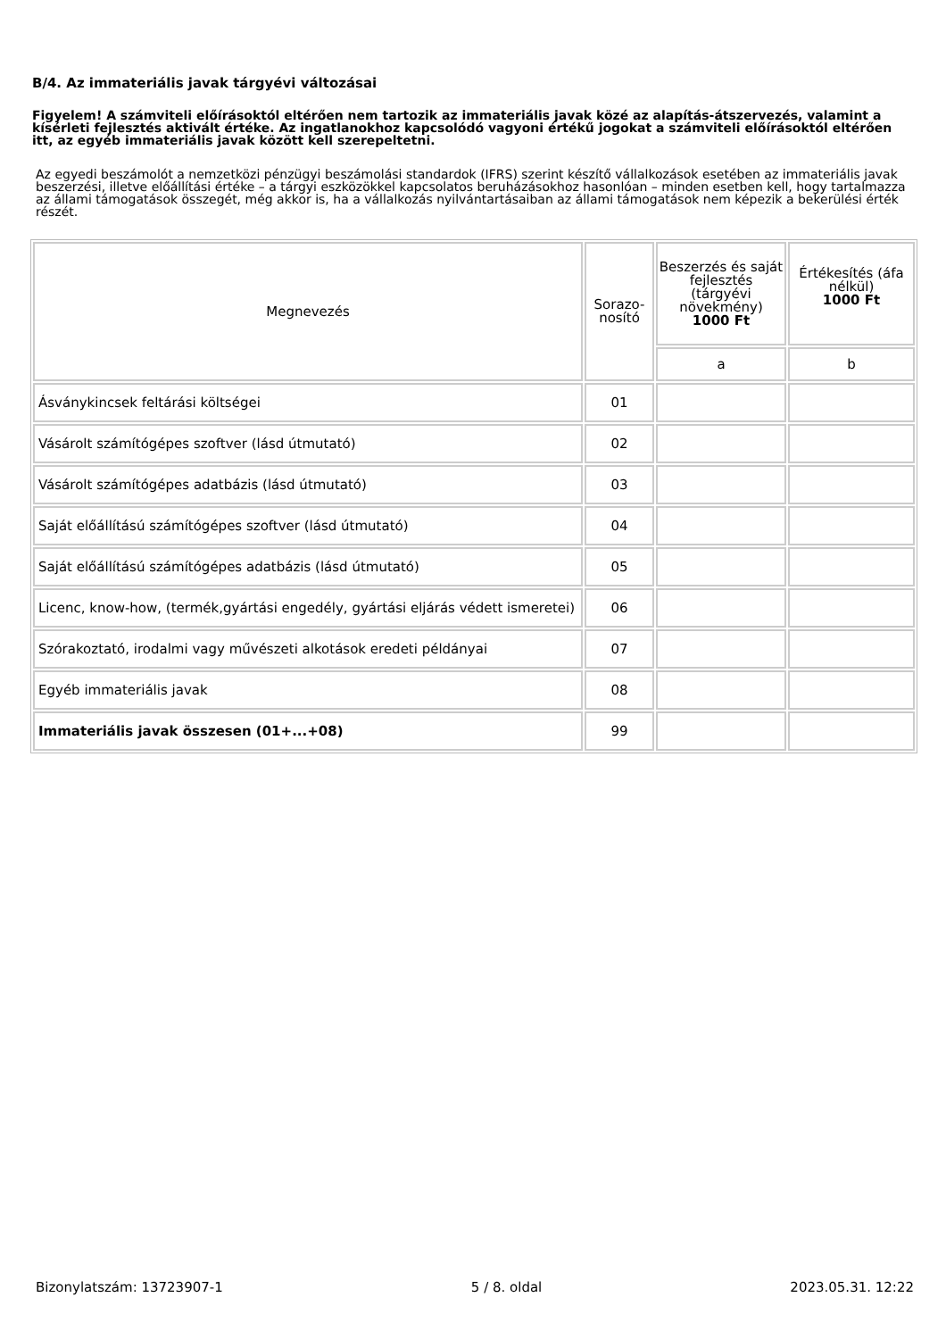B/4. Az immateriális javak tárgyévi változásai
Figyelem! A számviteli előírásoktól eltérően nem tartozik az immateriális javak közé az alapítás-átszervezés, valamint a kísérleti fejlesztés aktivált értéke. Az ingatlanokhoz kapcsolódó vagyoni értékű jogokat a számviteli előírásoktól eltérően itt, az egyéb immateriális javak között kell szerepeltetni.
Az egyedi beszámolót a nemzetközi pénzügyi beszámolási standardok (IFRS) szerint készítő vállalkozások esetében az immateriális javak beszerzési, illetve előállítási értéke – a tárgyi eszközökkel kapcsolatos beruházásokhoz hasonlóan – minden esetben kell, hogy tartalmazza az állami támogatások összegét, még akkor is, ha a vállalkozás nyilvántartásaiban az állami támogatások nem képezik a bekerülési érték részét.
| Megnevezés | Sorazo- nosító | Beszerzés és saját fejlesztés (tárgyévi növekmény) 1000 Ft | Értékesítés (áfa nélkül) 1000 Ft |
| --- | --- | --- | --- |
| | | a | b |
| Ásványkincsek feltárási költségei | 01 | | |
| Vásárolt számítógépes szoftver (lásd útmutató) | 02 | | |
| Vásárolt számítógépes adatbázis (lásd útmutató) | 03 | | |
| Saját előállítású számítógépes szoftver (lásd útmutató) | 04 | | |
| Saját előállítású számítógépes adatbázis (lásd útmutató) | 05 | | |
| Licenc, know-how, (termék,gyártási engedély, gyártási eljárás védett ismeretei) | 06 | | |
| Szórakoztató, irodalmi vagy művészeti alkotások eredeti példányai | 07 | | |
| Egyéb immateriális javak | 08 | | |
| Immateriális javak összesen (01+...+08) | 99 | | |
Bizonylatszám: 13723907-1 5 / 8. oldal 2023.05.31. 12:22